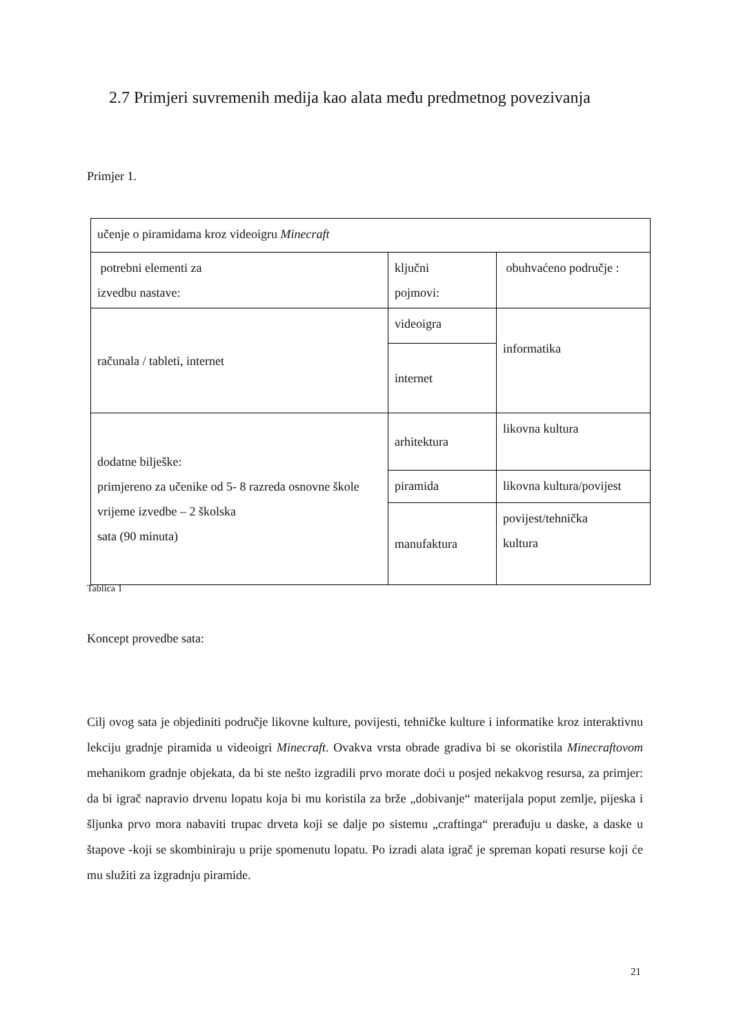2.7 Primjeri suvremenih medija kao alata među predmetnog povezivanja
Primjer 1.
| učenje o piramidama kroz videoigru Minecraft | | |
| potrebni elementi za izvedbu nastave: | ključni pojmovi: | obuhvaćeno područje : |
| računala / tableti, internet | videoigra | informatika |
| | internet | |
| dodatne bilješke: primjereno za učenike od 5- 8 razreda osnovne škole vrijeme izvedbe – 2 školska sata (90 minuta) | arhitektura | likovna kultura |
| | piramida | likovna kultura/povijest |
| | manufaktura | povijest/tehnička kultura |
Tablica 1
Koncept provedbe sata:
Cilj ovog sata je objediniti područje likovne kulture, povijesti, tehničke kulture i informatike kroz interaktivnu lekciju gradnje piramida u videoigri Minecraft. Ovakva vrsta obrade gradiva bi se okoristila Minecraftovom mehanikom gradnje objekata, da bi ste nešto izgradili prvo morate doći u posjed nekakvog resursa, za primjer: da bi igrač napravio drvenu lopatu koja bi mu koristila za brže „dobivanje“ materijala poput zemlje, pijeska i šljunka prvo mora nabaviti trupac drveta koji se dalje po sistemu „craftinga“ prerađuju u daske, a daske u štapove -koji se skombiniraju u prije spomenutu lopatu. Po izradi alata igrač je spreman kopati resurse koji će mu služiti za izgradnju piramide.
21